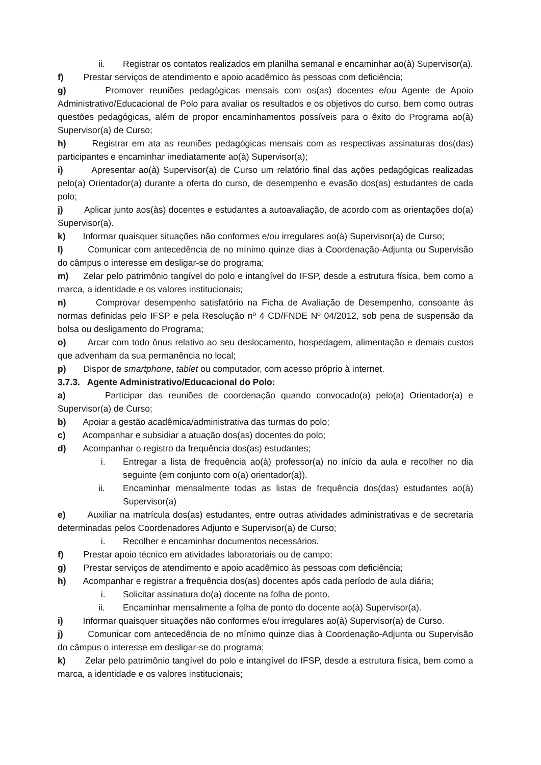ii. Registrar os contatos realizados em planilha semanal e encaminhar ao(à) Supervisor(a).
f) Prestar serviços de atendimento e apoio acadêmico às pessoas com deficiência;
g) Promover reuniões pedagógicas mensais com os(as) docentes e/ou Agente de Apoio Administrativo/Educacional de Polo para avaliar os resultados e os objetivos do curso, bem como outras questões pedagógicas, além de propor encaminhamentos possíveis para o êxito do Programa ao(à) Supervisor(a) de Curso;
h) Registrar em ata as reuniões pedagógicas mensais com as respectivas assinaturas dos(das) participantes e encaminhar imediatamente ao(à) Supervisor(a);
i) Apresentar ao(à) Supervisor(a) de Curso um relatório final das ações pedagógicas realizadas pelo(a) Orientador(a) durante a oferta do curso, de desempenho e evasão dos(as) estudantes de cada polo;
j) Aplicar junto aos(às) docentes e estudantes a autoavaliação, de acordo com as orientações do(a) Supervisor(a).
k) Informar quaisquer situações não conformes e/ou irregulares ao(à) Supervisor(a) de Curso;
l) Comunicar com antecedência de no mínimo quinze dias à Coordenação-Adjunta ou Supervisão do câmpus o interesse em desligar-se do programa;
m) Zelar pelo patrimônio tangível do polo e intangível do IFSP, desde a estrutura física, bem como a marca, a identidade e os valores institucionais;
n) Comprovar desempenho satisfatório na Ficha de Avaliação de Desempenho, consoante às normas definidas pelo IFSP e pela Resolução nº 4 CD/FNDE Nº 04/2012, sob pena de suspensão da bolsa ou desligamento do Programa;
o) Arcar com todo ônus relativo ao seu deslocamento, hospedagem, alimentação e demais custos que advenham da sua permanência no local;
p) Dispor de smartphone, tablet ou computador, com acesso próprio à internet.
3.7.3. Agente Administrativo/Educacional do Polo:
a) Participar das reuniões de coordenação quando convocado(a) pelo(a) Orientador(a) e Supervisor(a) de Curso;
b) Apoiar a gestão acadêmica/administrativa das turmas do polo;
c) Acompanhar e subsidiar a atuação dos(as) docentes do polo;
d) Acompanhar o registro da frequência dos(as) estudantes;
i. Entregar a lista de frequência ao(à) professor(a) no início da aula e recolher no dia seguinte (em conjunto com o(a) orientador(a)).
ii. Encaminhar mensalmente todas as listas de frequência dos(das) estudantes ao(à) Supervisor(a)
e) Auxiliar na matrícula dos(as) estudantes, entre outras atividades administrativas e de secretaria determinadas pelos Coordenadores Adjunto e Supervisor(a) de Curso;
i. Recolher e encaminhar documentos necessários.
f) Prestar apoio técnico em atividades laboratoriais ou de campo;
g) Prestar serviços de atendimento e apoio acadêmico às pessoas com deficiência;
h) Acompanhar e registrar a frequência dos(as) docentes após cada período de aula diária;
i. Solicitar assinatura do(a) docente na folha de ponto.
ii. Encaminhar mensalmente a folha de ponto do docente ao(à) Supervisor(a).
i) Informar quaisquer situações não conformes e/ou irregulares ao(à) Supervisor(a) de Curso.
j) Comunicar com antecedência de no mínimo quinze dias à Coordenação-Adjunta ou Supervisão do câmpus o interesse em desligar-se do programa;
k) Zelar pelo patrimônio tangível do polo e intangível do IFSP, desde a estrutura física, bem como a marca, a identidade e os valores institucionais;